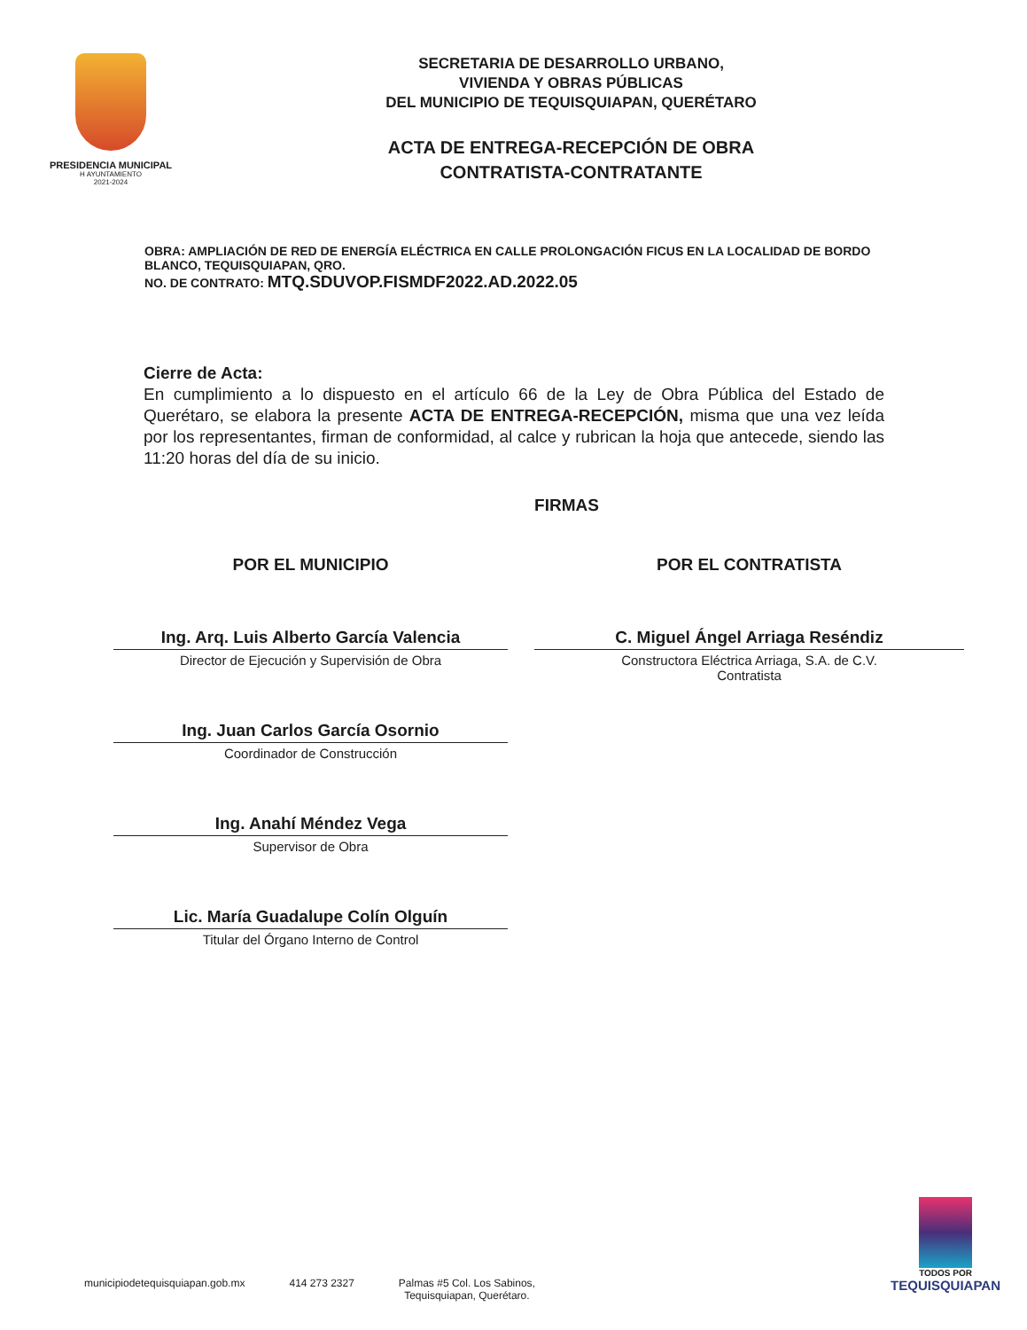PRESIDENCIA MUNICIPAL
H AYUNTAMIENTO
2021-2024
SECRETARIA DE DESARROLLO URBANO,
VIVIENDA Y OBRAS PÚBLICAS
DEL MUNICIPIO DE TEQUISQUIAPAN, QUERÉTARO
ACTA DE ENTREGA-RECEPCIÓN DE OBRA
CONTRATISTA-CONTRATANTE
OBRA: AMPLIACIÓN DE RED DE ENERGÍA ELÉCTRICA EN CALLE PROLONGACIÓN FICUS EN LA LOCALIDAD DE BORDO BLANCO, TEQUISQUIAPAN, QRO.
NO. DE CONTRATO: MTQ.SDUVOP.FISMDF2022.AD.2022.05
Cierre de Acta:
En cumplimiento a lo dispuesto en el artículo 66 de la Ley de Obra Pública del Estado de Querétaro, se elabora la presente ACTA DE ENTREGA-RECEPCIÓN, misma que una vez leída por los representantes, firman de conformidad, al calce y rubrican la hoja que antecede, siendo las 11:20 horas del día de su inicio.
FIRMAS
POR EL MUNICIPIO
Ing. Arq. Luis Alberto García Valencia
Director de Ejecución y Supervisión de Obra
Ing. Juan Carlos García Osornio
Coordinador de Construcción
Ing. Anahí Méndez Vega
Supervisor de Obra
Lic. María Guadalupe Colín Olguín
Titular del Órgano Interno de Control
POR EL CONTRATISTA
C. Miguel Ángel Arriaga Reséndiz
Constructora Eléctrica Arriaga, S.A. de C.V.
Contratista
municipiodetequisquiapan.gob.mx 414 273 2327 Palmas #5 Col. Los Sabinos,
Tequisquiapan, Querétaro.
TODOS POR
TEQUISQUIAPAN